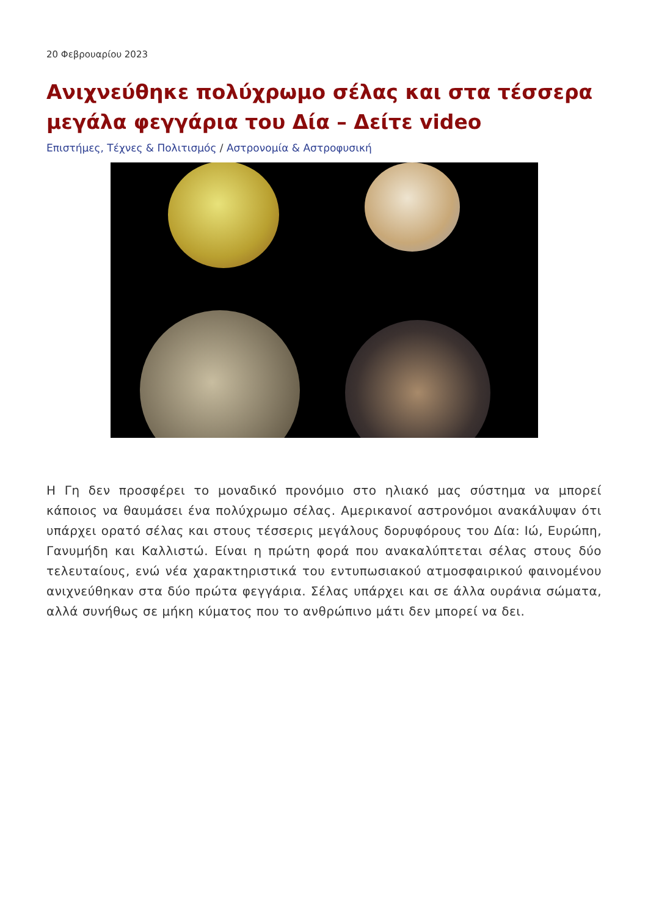20 Φεβρουαρίου 2023
Ανιχνεύθηκε πολύχρωμο σέλας και στα τέσσερα μεγάλα φεγγάρια του Δία – Δείτε video
Επιστήμες, Τέχνες & Πολιτισμός / Αστρονομία & Αστροφυσική
Η Γη δεν προσφέρει το μοναδικό προνόμιο στο ηλιακό μας σύστημα να μπορεί κάποιος να θαυμάσει ένα πολύχρωμο σέλας. Αμερικανοί αστρονόμοι ανακάλυψαν ότι υπάρχει ορατό σέλας και στους τέσσερις μεγάλους δορυφόρους του Δία: Ιώ, Ευρώπη, Γανυμήδη και Καλλιστώ. Είναι η πρώτη φορά που ανακαλύπτεται σέλας στους δύο τελευταίους, ενώ νέα χαρακτηριστικά του εντυπωσιακού ατμοσφαιρικού φαινομένου ανιχνεύθηκαν στα δύο πρώτα φεγγάρια. Σέλας υπάρχει και σε άλλα ουράνια σώματα, αλλά συνήθως σε μήκη κύματος που το ανθρώπινο μάτι δεν μπορεί να δει.